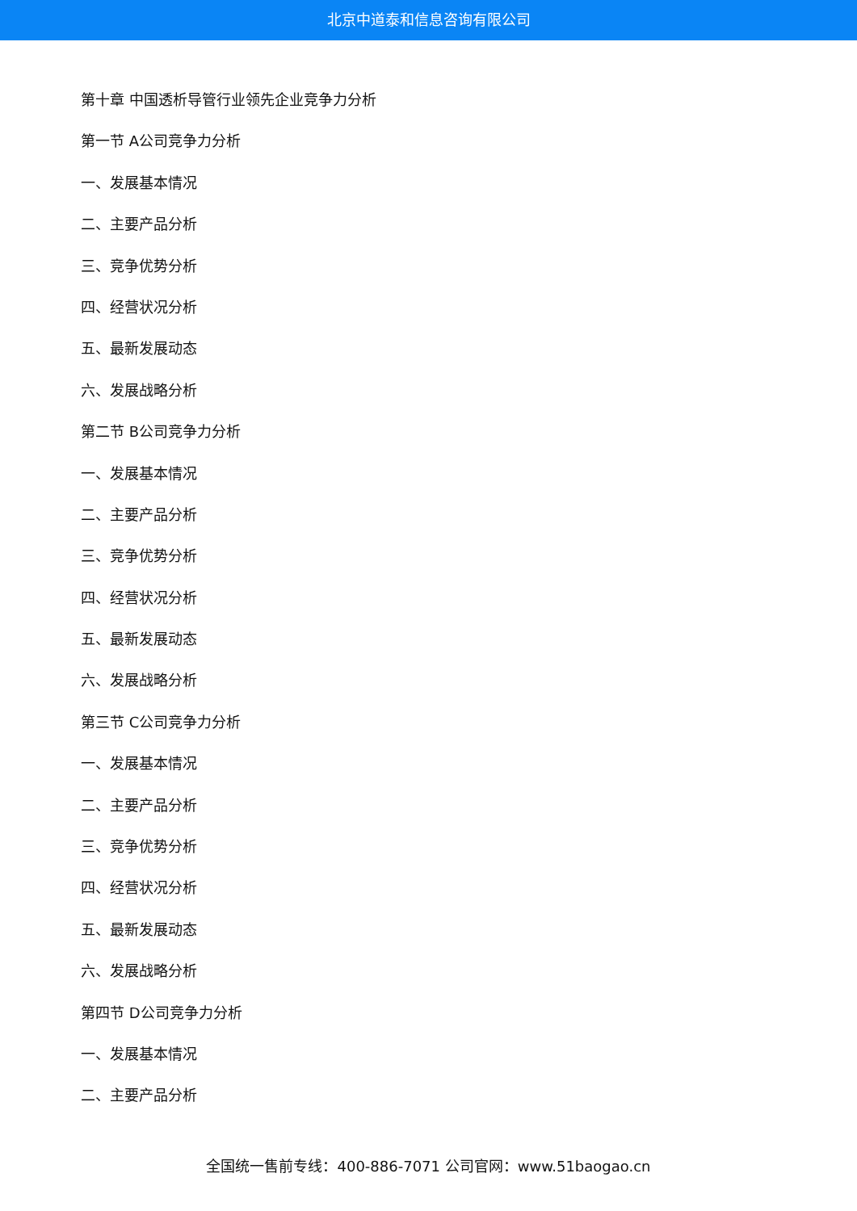北京中道泰和信息咨询有限公司
第十章 中国透析导管行业领先企业竞争力分析
第一节 A公司竞争力分析
一、发展基本情况
二、主要产品分析
三、竞争优势分析
四、经营状况分析
五、最新发展动态
六、发展战略分析
第二节 B公司竞争力分析
一、发展基本情况
二、主要产品分析
三、竞争优势分析
四、经营状况分析
五、最新发展动态
六、发展战略分析
第三节 C公司竞争力分析
一、发展基本情况
二、主要产品分析
三、竞争优势分析
四、经营状况分析
五、最新发展动态
六、发展战略分析
第四节 D公司竞争力分析
一、发展基本情况
二、主要产品分析
全国统一售前专线：400-886-7071 公司官网：www.51baogao.cn